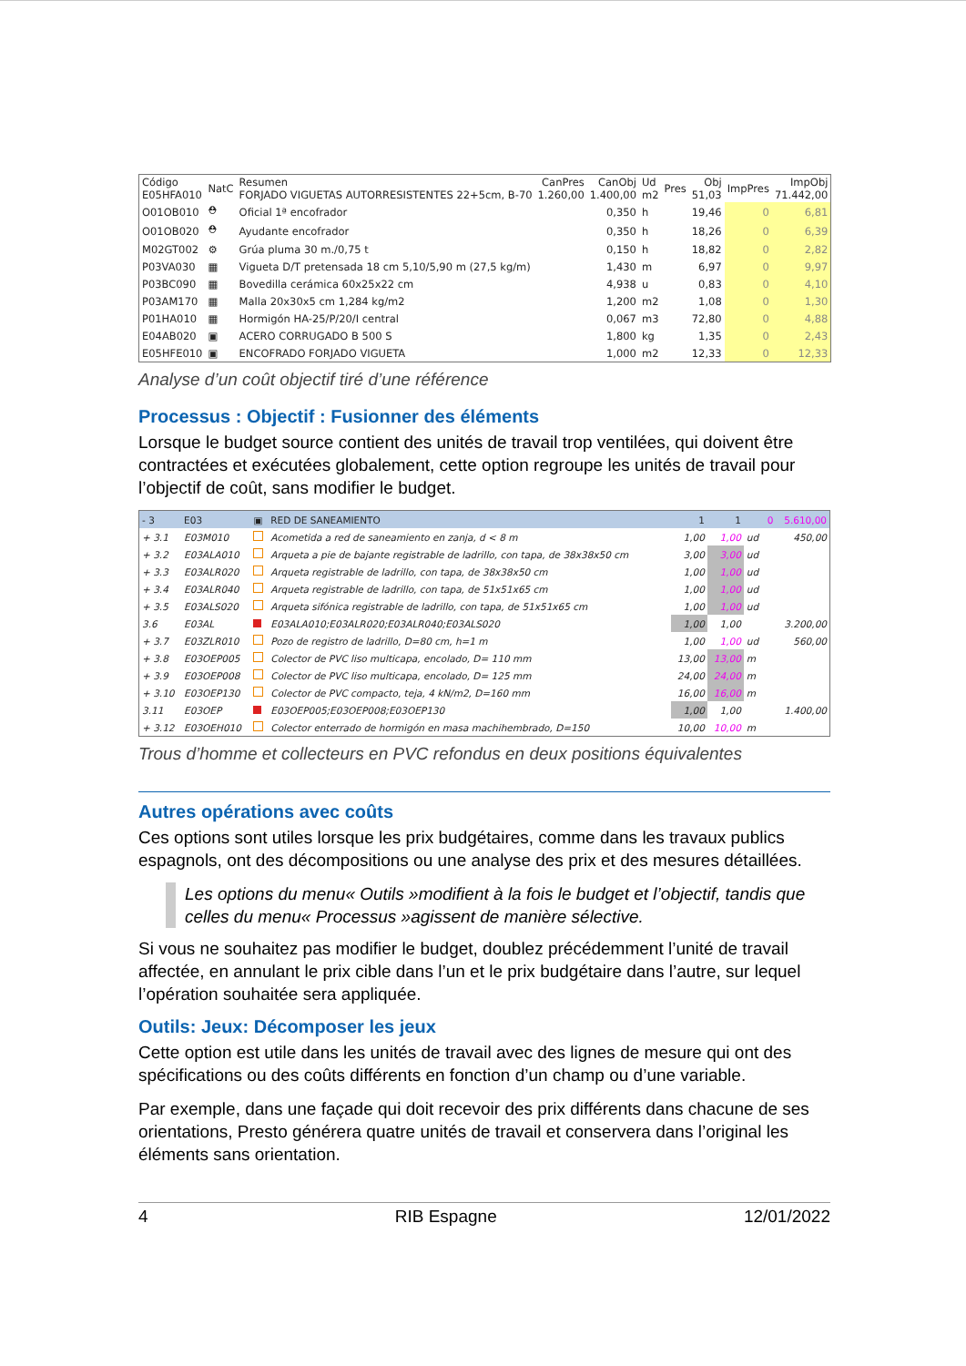| Código E05HFA010 | NatC | Resumen FORJADO VIGUETAS AUTORRESISTENTES 22+5cm, B-70 | CanPres 1.260,00 | CanObj 1.400,00 | Ud m2 | Pres | Obj 51,03 | ImpPres | ImpObj 71.442,00 |
| --- | --- | --- | --- | --- | --- | --- | --- | --- | --- |
| O01OB010 | ⛑ | Oficial 1ª encofrador | | 0,350 | h | | 19,46 | 0 | 6,81 |
| O01OB020 | ⛑ | Ayudante encofrador | | 0,350 | h | | 18,26 | 0 | 6,39 |
| M02GT002 | ⚙ | Grúa pluma 30 m./0,75 t | | 0,150 | h | | 18,82 | 0 | 2,82 |
| P03VA030 | ▦ | Vigueta D/T pretensada 18 cm 5,10/5,90 m (27,5 kg/m) | | 1,430 | m | | 6,97 | 0 | 9,97 |
| P03BC090 | ▦ | Bovedilla cerámica 60x25x22 cm | | 4,938 | u | | 0,83 | 0 | 4,10 |
| P03AM170 | ▦ | Malla 20x30x5 cm 1,284 kg/m2 | | 1,200 | m2 | | 1,08 | 0 | 1,30 |
| P01HA010 | ▦ | Hormigón HA-25/P/20/I central | | 0,067 | m3 | | 72,80 | 0 | 4,88 |
| E04AB020 | ▣ | ACERO CORRUGADO B 500 S | | 1,800 | kg | | 1,35 | 0 | 2,43 |
| E05HFE010 | ▣ | ENCOFRADO FORJADO VIGUETA | | 1,000 | m2 | | 12,33 | 0 | 12,33 |
Analyse d’un coût objectif tiré d’une référence
Processus : Objectif : Fusionner des éléments
Lorsque le budget source contient des unités de travail trop ventilées, qui doivent être contractées et exécutées globalement, cette option regroupe les unités de travail pour l’objectif de coût, sans modifier le budget.
| - 3 | E03 | ▣ | RED DE SANEAMIENTO | 1 | 1 | | 0 | 5.610,00 |
| + 3.1 | E03M010 | | Acometida a red de saneamiento en zanja, d < 8 m | 1,00 | 1,00 | ud | | 450,00 |
| + 3.2 | E03ALA010 | | Arqueta a pie de bajante registrable de ladrillo, con tapa, de 38x38x50 cm | 3,00 | 3,00 | ud | | |
| + 3.3 | E03ALR020 | | Arqueta registrable de ladrillo, con tapa, de 38x38x50 cm | 1,00 | 1,00 | ud | | |
| + 3.4 | E03ALR040 | | Arqueta registrable de ladrillo, con tapa, de 51x51x65 cm | 1,00 | 1,00 | ud | | |
| + 3.5 | E03ALS020 | | Arqueta sifónica registrable de ladrillo, con tapa, de 51x51x65 cm | 1,00 | 1,00 | ud | | |
| 3.6 | E03AL | | E03ALA010;E03ALR020;E03ALR040;E03ALS020 | 1,00 | 1,00 | | | 3.200,00 |
| + 3.7 | E03ZLR010 | | Pozo de registro de ladrillo, D=80 cm, h=1 m | 1,00 | 1,00 | ud | | 560,00 |
| + 3.8 | E03OEP005 | | Colector de PVC liso multicapa, encolado, D= 110 mm | 13,00 | 13,00 | m | | |
| + 3.9 | E03OEP008 | | Colector de PVC liso multicapa, encolado, D= 125 mm | 24,00 | 24,00 | m | | |
| + 3.10 | E03OEP130 | | Colector de PVC compacto, teja, 4 kN/m2, D=160 mm | 16,00 | 16,00 | m | | |
| 3.11 | E03OEP | | E03OEP005;E03OEP008;E03OEP130 | 1,00 | 1,00 | | | 1.400,00 |
| + 3.12 | E03OEH010 | | Colector enterrado de hormigón en masa machihembrado, D=150 | 10,00 | 10,00 | m | | |
Trous d’homme et collecteurs en PVC refondus en deux positions équivalentes
Autres opérations avec coûts
Ces options sont utiles lorsque les prix budgétaires, comme dans les travaux publics espagnols, ont des décompositions ou une analyse des prix et des mesures détaillées.
Les options du menu« Outils »modifient à la fois le budget et l’objectif, tandis que celles du menu« Processus »agissent de manière sélective.
Si vous ne souhaitez pas modifier le budget, doublez précédemment l’unité de travail affectée, en annulant le prix cible dans l’un et le prix budgétaire dans l’autre, sur lequel l’opération souhaitée sera appliquée.
Outils: Jeux: Décomposer les jeux
Cette option est utile dans les unités de travail avec des lignes de mesure qui ont des spécifications ou des coûts différents en fonction d’un champ ou d’une variable.
Par exemple, dans une façade qui doit recevoir des prix différents dans chacune de ses orientations, Presto générera quatre unités de travail et conservera dans l’original les éléments sans orientation.
4 RIB Espagne 12/01/2022